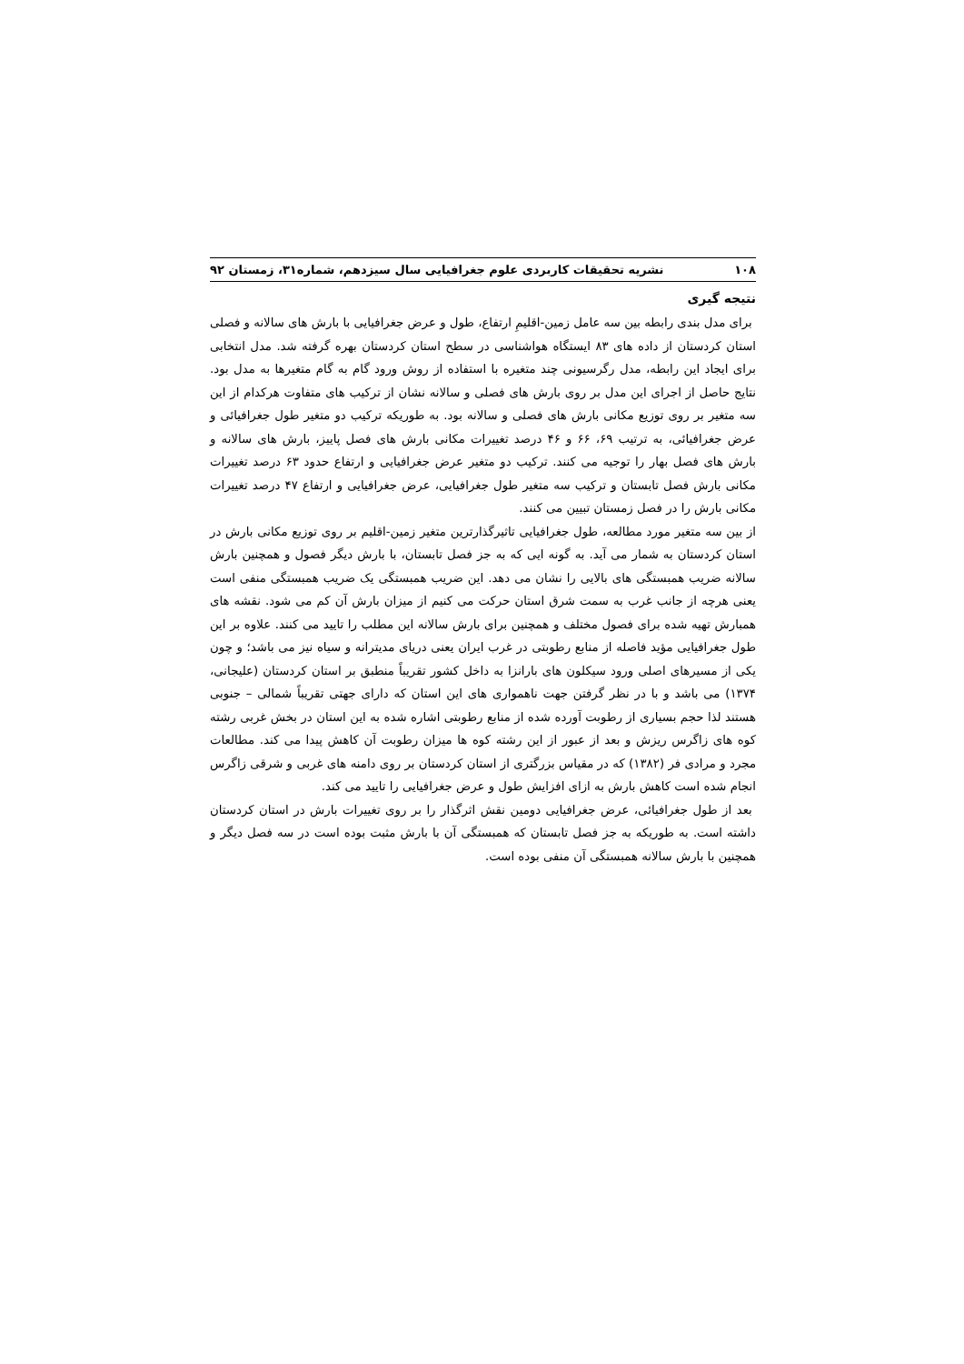۱۰۸ نشریه تحقیقات کاربردی علوم جغرافیایی سال سیزدهم، شماره۳۱، زمستان ۹۲
نتیجه گیری
برای مدل بندی رابطه بین سه عامل زمین-اقلیمِ ارتفاع، طول و عرض جغرافیایی با بارش های سالانه و فصلی استان کردستان از داده های ۸۳ ایستگاه هواشناسی در سطح استان کردستان بهره گرفته شد. مدل انتخابی برای ایجاد این رابطه، مدل رگرسیونی چند متغیره با استفاده از روش ورود گام به گام متغیرها به مدل بود. نتایج حاصل از اجرای این مدل بر روی بارش های فصلی و سالانه نشان از ترکیب های متفاوت هرکدام از این سه متغیر بر روی توزیع مکانی بارش های فصلی و سالانه بود. به طوریکه ترکیب دو متغیر طول جغرافیائی و عرض جغرافیائی، به ترتیب ۶۹، ۶۶ و ۴۶ درصد تغییرات مکانی بارش های فصل پاییز، بارش های سالانه و بارش های فصل بهار را توجیه می کنند. ترکیب دو متغیر عرض جغرافیایی و ارتفاع حدود ۶۳ درصد تغییرات مکانی بارش فصل تابستان و ترکیب سه متغیر طول جغرافیایی، عرض جغرافیایی و ارتفاع ۴۷ درصد تغییرات مکانی بارش را در فصل زمستان تبیین می کنند.
از بین سه متغیر مورد مطالعه، طول جغرافیایی تاثیرگذارترین متغیر زمین-اقلیم بر روی توزیع مکانی بارش در استان کردستان به شمار می آید. به گونه ایی که به جز فصل تابستان، با بارش دیگر فصول و همچنین بارش سالانه ضریب همبستگی های بالایی را نشان می دهد. این ضریب همبستگی یک ضریب همبستگی منفی است یعنی هرچه از جانب غرب به سمت شرق استان حرکت می کنیم از میزان بارش آن کم می شود. نقشه های همبارش تهیه شده برای فصول مختلف و همچنین برای بارش سالانه این مطلب را تایید می کنند. علاوه بر این طول جغرافیایی مؤید فاصله از منابع رطوبتی در غرب ایران یعنی دریای مدیترانه و سیاه نیز می باشد؛ و چون یکی از مسیرهای اصلی ورود سیکلون های بارانزا به داخل کشور تقریباً منطبق بر استان کردستان (علیجانی، ۱۳۷۴) می باشد و با در نظر گرفتن جهت ناهمواری های این استان که دارای جهتی تقریباً شمالی – جنوبی هستند لذا حجم بسیاری از رطوبت آورده شده از منابع رطوبتی اشاره شده به این استان در بخش غربی رشته کوه های زاگرس ریزش و بعد از عبور از این رشته کوه ها میزان رطوبت آن کاهش پیدا می کند. مطالعات مجرد و مرادی فر (۱۳۸۲) که در مقیاس بزرگتری از استان کردستان بر روی دامنه های غربی و شرقی زاگرس انجام شده است کاهش بارش به ازای افزایش طول و عرض جغرافیایی را تایید می کند.
بعد از طول جغرافیائی، عرض جغرافیایی دومین نقش اثرگذار را بر روی تغییرات بارش در استان کردستان داشته است. به طوریکه به جز فصل تابستان که همبستگی آن با بارش مثبت بوده است در سه فصل دیگر و همچنین با بارش سالانه همبستگی آن منفی بوده است.